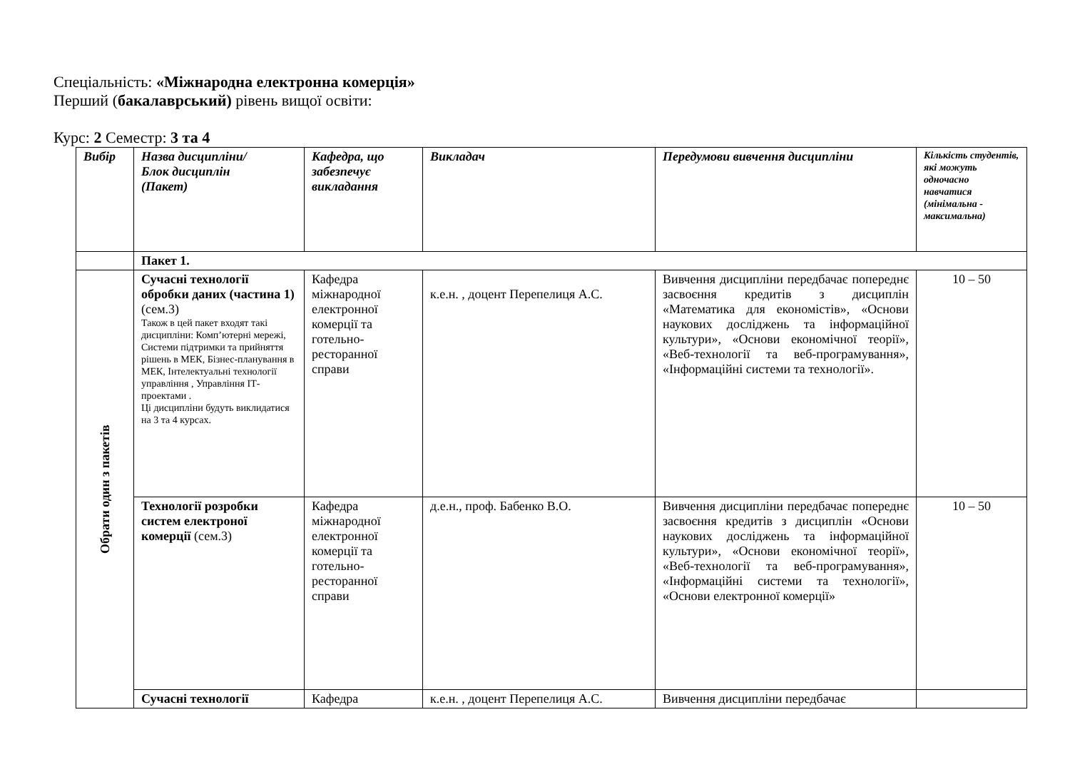Спеціальність: «Міжнародна електронна комерція»
Перший (бакалаврський) рівень вищої освіти:
Курс: 2 Семестр: 3 та 4
| Вибір | Назва дисципліни/ Блок дисциплін (Пакет) | Кафедра, що забезпечує викладання | Викладач | Передумови вивчення дисципліни | Кількість студентів, які можуть одночасно навчатися (мінімальна - максимальна) |
| --- | --- | --- | --- | --- | --- |
| | Пакет 1. | | | | |
| Обрати один з пакетів | Сучасні технології обробки даних (частина 1) (сем.3) Також в цей пакет входят такі дисципліни: Комп’ютерні мережі, Системи підтримки та прийняття рішень в МЕК, Бізнес-планування в МЕК, Інтелектуальні технології управління , Управління ІТ-проектами . Ці дисципліни будуть виклидатися на 3 та 4 курсах. | Кафедра міжнародної електронної комерції та готельно-ресторанної справи | к.е.н. , доцент Перепелиця А.С. | Вивчення дисципліни передбачає попереднє засвоєння кредитів з дисциплін «Математика для економістів», «Основи наукових досліджень та інформаційної культури», «Основи економічної теорії», «Веб-технології та веб-програмування», «Інформаційні системи та технології». | 10 – 50 |
| | Технології розробки систем електроної комерції (сем.3) | Кафедра міжнародної електронної комерції та готельно-ресторанної справи | д.е.н., проф. Бабенко В.О. | Вивчення дисципліни передбачає попереднє засвоєння кредитів з дисциплін «Основи наукових досліджень та інформаційної культури», «Основи економічної теорії», «Веб-технології та веб-програмування», «Інформаційні системи та технології», «Основи електронної комерції» | 10 – 50 |
| | Сучасні технології | Кафедра | к.е.н. , доцент Перепелиця А.С. | Вивчення дисципліни передбачає | |